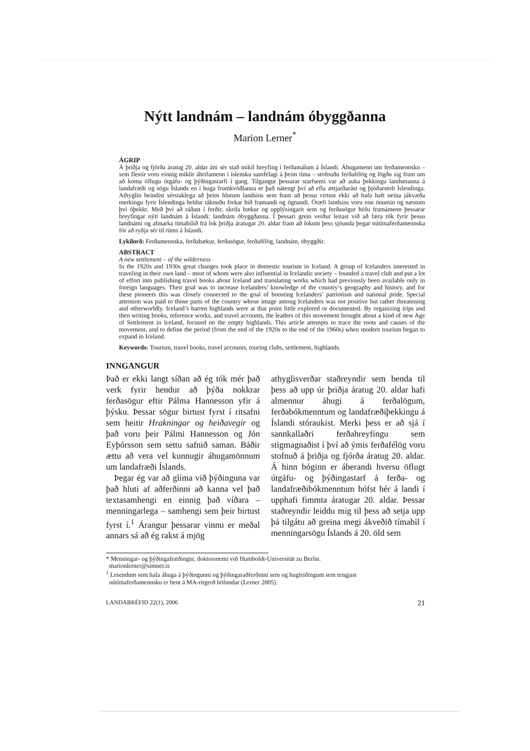Nýtt landnám – landnám óbyggðanna
Marion Lerner<sup>*</sup>
ÁGRIP
Á þriðja og fjórða áratug 20. aldar átti sér stað mikil hreyfing í ferðamálum á Íslandi. Áhugamenn um ferðamennsku – sem flestir voru einnig miklir áhrifamenn í íslensku samfélagi á þeim tíma – stofnuðu ferðafélög og lögðu sig fram um að koma öflugu útgáfu- og þýðingastarfi í gang. Tilgangur þessarar starfsemi var að auka þekkingu landsmanna á landafræði og sögu Íslands en í huga frumkvöðlanna er það nátengt því að efla ættjarðarást og þjóðarstolt Íslendinga. Athyglin beindist sérstaklega að þeim hlutum landsins sem fram að þessu virtust ekki að hafa haft neina jákvæða merkingu fyrir Íslendinga heldur táknuðu frekar hið framandi og ógnandi. Öræfi landsins voru enn ónumin og næstum því óþekkt. Með því að ráðast í ferðir, skrifa bækur og upplýsingarit sem og ferðasögur hófu framámenn þessarar hreyfingar nýtt landnám á Íslandi: landnám óbyggðanna. Í þessari grein verður leitast við að færa rök fyrir þessu landnámi og afmarka tímabilið frá lok þriðja áratugar 20. aldar fram að lokum þess sjöunda þegar nútímaferðamennska fór að ryðja sér til rúms á Íslandi.
Lykilorð: Ferðamennska, ferðabækur, ferðasögur, ferðafélög, landnám, óbyggðir.
ABSTRACT
A new settlement – of the wilderness
In the 1920s and 1930s great changes took place in domestic tourism in Iceland. A group of Icelanders interested in traveling in their own land – most of whom were also influential in Icelandic society – founded a travel club and put a lot of effort into publishing travel books about Iceland and translating works which had previously been available only in foreign languages. Their goal was to increase Icelanders’ knowledge of the country’s geography and history, and for these pioneers this was closely connected to the goal of boosting Icelanders’ patriotism and national pride. Special attention was paid to those parts of the country whose image among Icelanders was not positive but rather threatening and otherworldly. Iceland’s barren highlands were at that point little explored or documented. By organizing trips and then writing books, reference works, and travel accounts, the leaders of this movement brought about a kind of new Age of Settlement in Iceland, focused on the empty highlands. This article attempts to trace the roots and causes of the movement, and to define the period (from the end of the 1920s to the end of the 1960s) when modern tourism began to expand in Iceland.
Keywords: Tourism, travel books, travel accounts, touring clubs, settlement, highlands.
INNGANGUR
Það er ekki langt síðan að ég tók mér það verk fyrir hendur að þýða nokkrar ferðasögur eftir Pálma Hannesson yfir á þýsku. Þessar sögur birtust fyrst í ritsafni sem heitir Hrakningar og heiðavegir og það voru þeir Pálmi Hannesson og Jón Eyþórsson sem settu safnið saman. Báðir ættu að vera vel kunnugir áhugamönnum um landafræði Íslands.
Þegar ég var að glíma við þýðinguna var það hluti af aðferðinni að kanna vel það textasamhengi en einnig það víðara – menningarlega – samhengi sem þeir birtust fyrst í.<sup>1</sup> Árangur þessarar vinnu er meðal annars sá að ég rakst á mjög
athyglisverðar staðreyndir sem benda til þess að upp úr þriðja áratug 20. aldar hafi almennur áhugi á ferðalögum, ferðabókmenntum og landafræðiþekkingu á Íslandi stóraukist. Merki þess er að sjá í sannkallaðri ferðahreyfingu sem stigmagnaðist í því að ýmis ferðafélög voru stofnuð á þriðja og fjórða áratug 20. aldar. Á hinn bóginn er áberandi hversu öflugt útgáfu- og þýðingastarf á ferða- og landafræðibókmenntum hófst hér á landi í upphafi fimmta áratugar 20. aldar. Þessar staðreyndir leiddu mig til þess að setja upp þá tilgátu að greina megi ákveðið tímabil í menningarsögu Íslands á 20. öld sem
* Menningar- og þýðingafræðingur, doktorsnemi við Humboldt-Universität zu Berlin.
marionlerner@simnet.is
<sup>1</sup> Lesendum sem hafa áhuga á þýðingunni og þýðingaraðferðinni sem og hugleiðingum sem tengjast
nútímaferðamennsku er bent á MA-ritgerð höfundar (Lerner 2005).
LANDABRÉFID 22(1), 2006 21